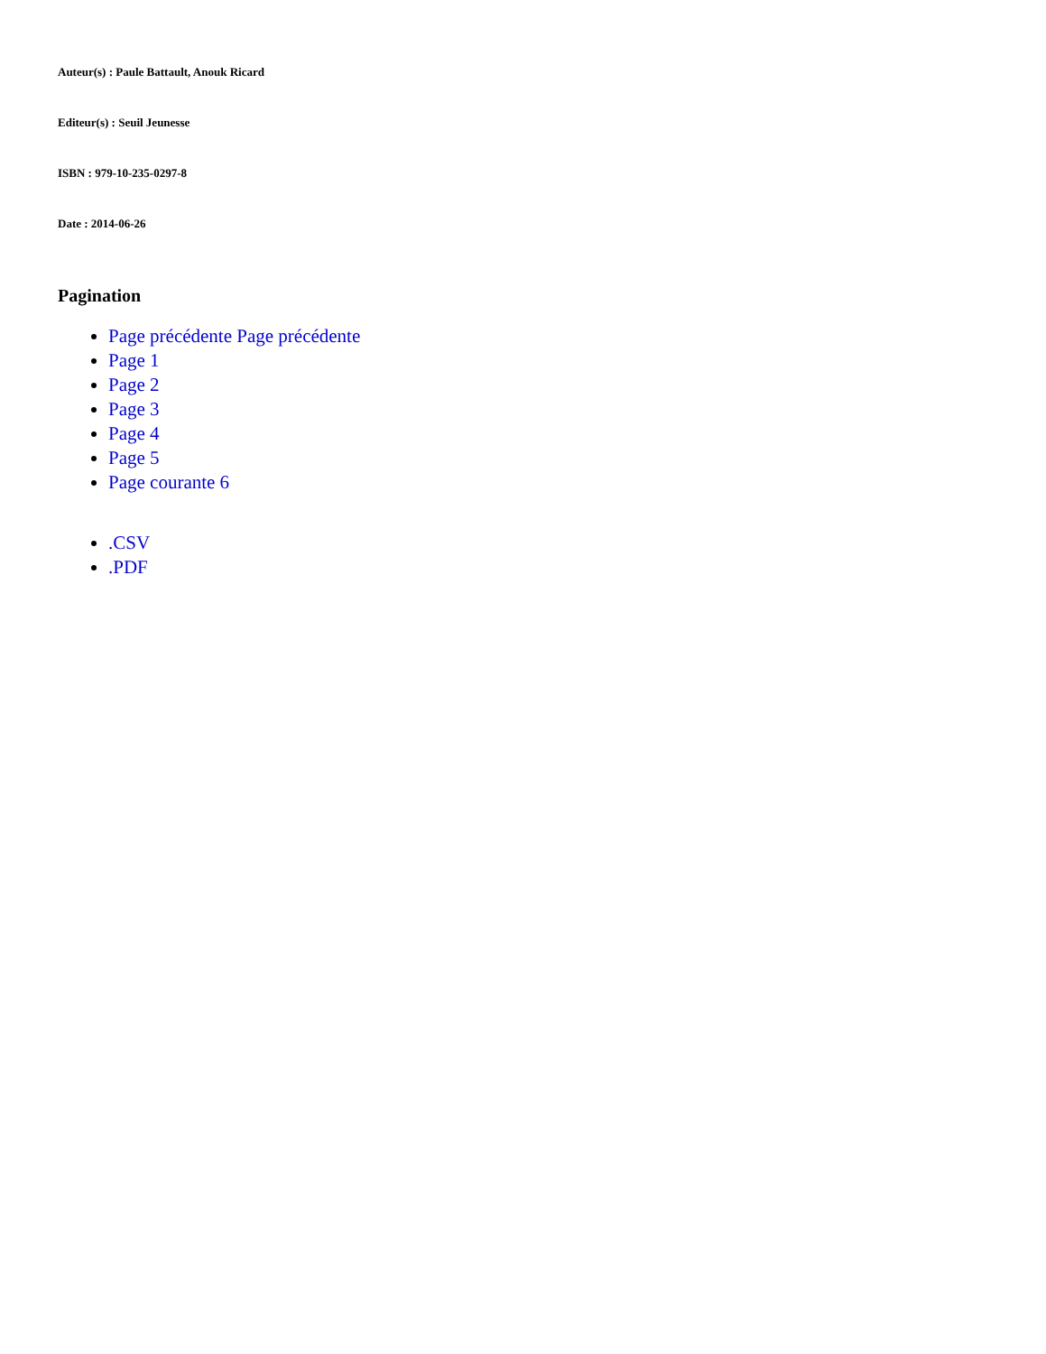Auteur(s) : Paule Battault, Anouk Ricard
Editeur(s) : Seuil Jeunesse
ISBN : 979-10-235-0297-8
Date : 2014-06-26
Pagination
Page précédente Page précédente
Page 1
Page 2
Page 3
Page 4
Page 5
Page courante 6
.CSV
.PDF